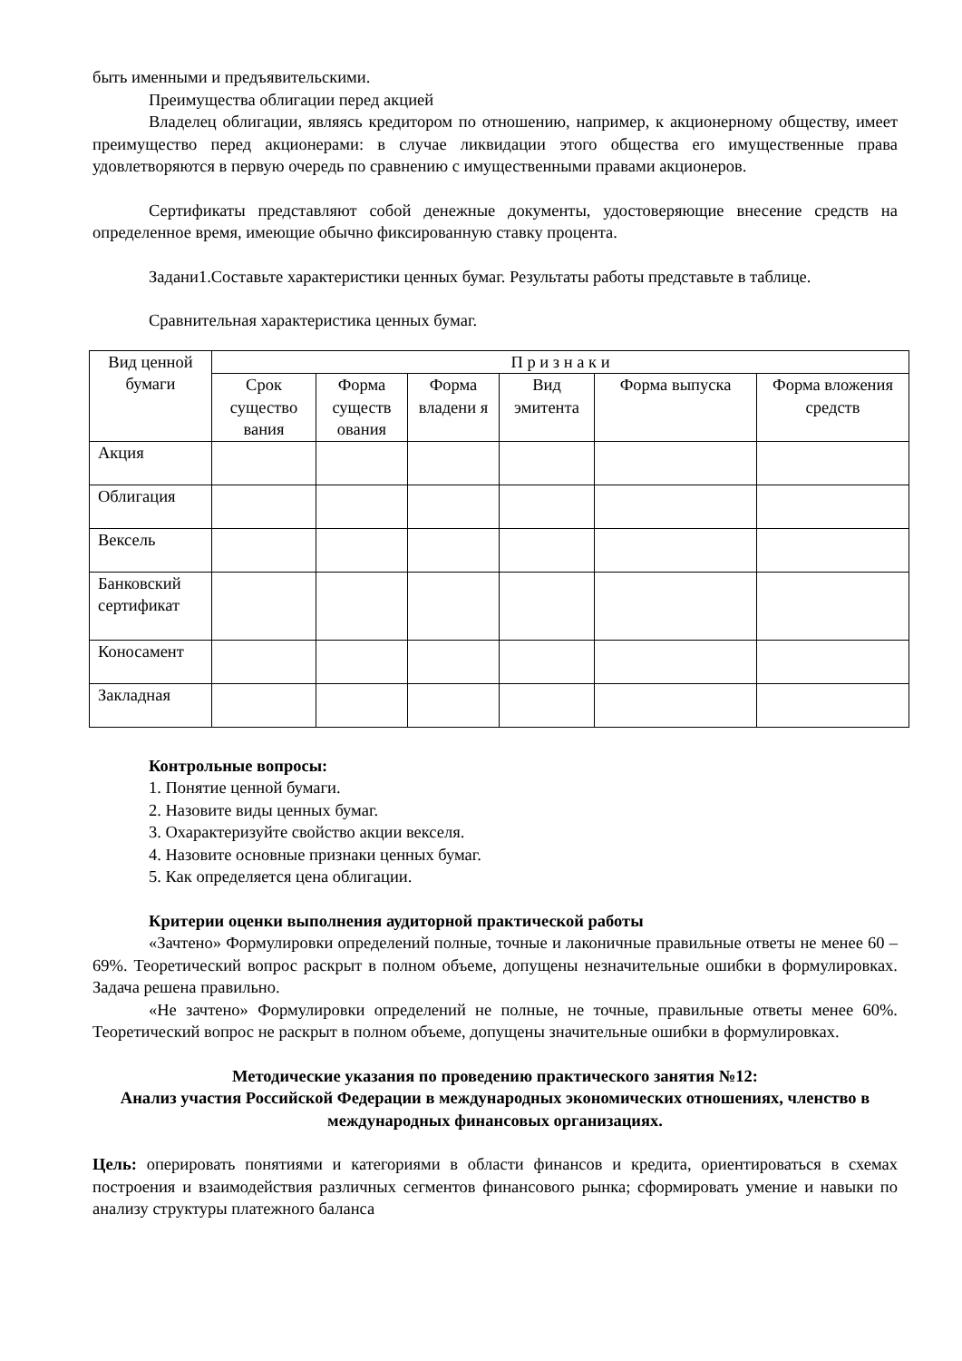быть именными и предъявительскими.
Преимущества облигации перед акцией
Владелец облигации, являясь кредитором по отношению, например, к акционерному обществу, имеет преимущество перед акционерами: в случае ликвидации этого общества его имущественные права удовлетворяются в первую очередь по сравнению с имущественными правами акционеров.
Сертификаты представляют собой денежные документы, удостоверяющие внесение средств на определенное время, имеющие обычно фиксированную ставку процента.
Задани1.Составьте характеристики ценных бумаг. Результаты работы представьте в таблице.
Сравнительная характеристика ценных бумаг.
| Вид ценной бумаги | П р и з н а к и | | | | | |
| --- | --- | --- | --- | --- | --- | --- |
| | Срок существо вания | Форма существ ования | Форма владени я | Вид эмитента | Форма выпуска | Форма вложения средств |
| Акция | | | | | | |
| Облигация | | | | | | |
| Вексель | | | | | | |
| Банковский сертификат | | | | | | |
| Коносамент | | | | | | |
| Закладная | | | | | | |
Контрольные вопросы:
1. Понятие ценной бумаги.
2. Назовите виды ценных бумаг.
3. Охарактеризуйте свойство акции векселя.
4. Назовите основные признаки ценных бумаг.
5. Как определяется цена облигации.
Критерии оценки выполнения аудиторной практической работы
«Зачтено» Формулировки определений полные, точные и лаконичные правильные ответы не менее 60 – 69%. Теоретический вопрос раскрыт в полном объеме, допущены незначительные ошибки в формулировках. Задача решена правильно.
«Не зачтено» Формулировки определений не полные, не точные, правильные ответы менее 60%. Теоретический вопрос не раскрыт в полном объеме, допущены значительные ошибки в формулировках.
Методические указания по проведению практического занятия №12:
Анализ участия Российской Федерации в международных экономических отношениях, членство в международных финансовых организациях.
Цель: оперировать понятиями и категориями в области финансов и кредита, ориентироваться в схемах построения и взаимодействия различных сегментов финансового рынка; сформировать умение и навыки по анализу структуры платежного баланса